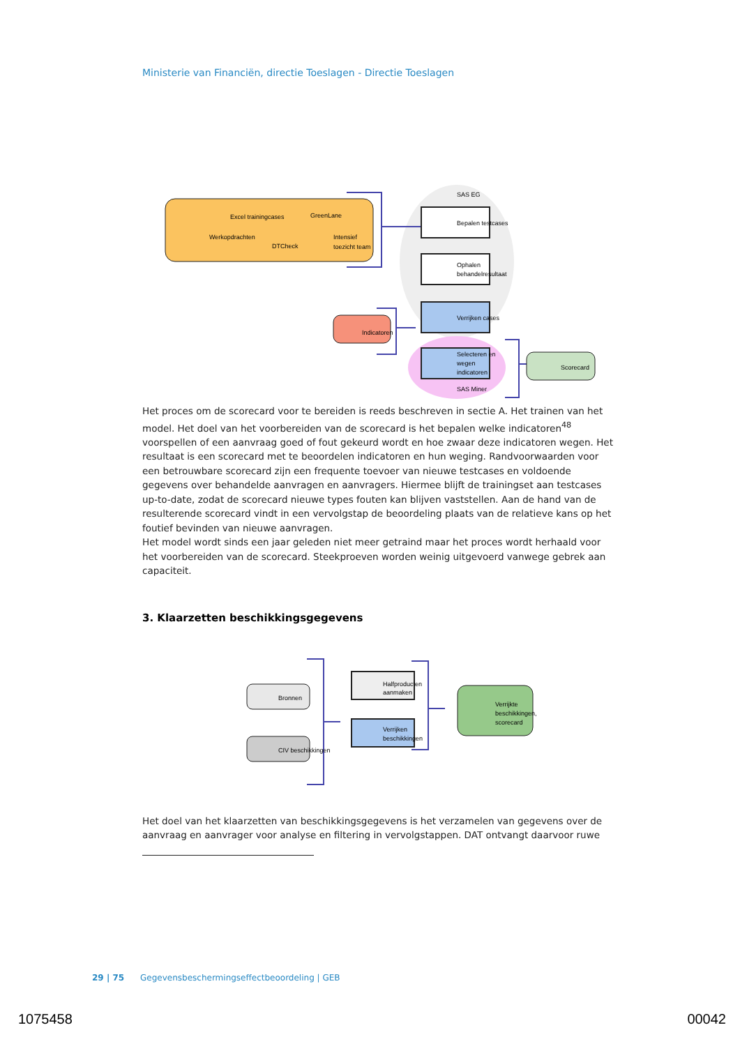Ministerie van Financiën, directie Toeslagen - Directie Toeslagen
SAS EG
Bepalen testcases
Ophalen
behandelresultaat
Verrijken cases
Selecteren en
wegen
indicatoren
SAS Miner
Indicatoren
Scorecard
Excel trainingcases
GreenLane
Werkopdrachten
DTCheck
Intensief
toezicht team
Het proces om de scorecard voor te bereiden is reeds beschreven in sectie A. Het trainen van het model. Het doel van het voorbereiden van de scorecard is het bepalen welke indicatoren<sup>48</sup> voorspellen of een aanvraag goed of fout gekeurd wordt en hoe zwaar deze indicatoren wegen. Het resultaat is een scorecard met te beoordelen indicatoren en hun weging. Randvoorwaarden voor een betrouwbare scorecard zijn een frequente toevoer van nieuwe testcases en voldoende gegevens over behandelde aanvragen en aanvragers. Hiermee blijft de trainingset aan testcases up-to-date, zodat de scorecard nieuwe types fouten kan blijven vaststellen. Aan de hand van de resulterende scorecard vindt in een vervolgstap de beoordeling plaats van de relatieve kans op het foutief bevinden van nieuwe aanvragen.
Het model wordt sinds een jaar geleden niet meer getraind maar het proces wordt herhaald voor het voorbereiden van de scorecard. Steekproeven worden weinig uitgevoerd vanwege gebrek aan capaciteit.
3. Klaarzetten beschikkingsgegevens
Bronnen
CIV beschikkingen
Halfproducten
aanmaken
Verrijken
beschikkingen
Verrijkte
beschikkingen,
scorecard
Het doel van het klaarzetten van beschikkingsgegevens is het verzamelen van gegevens over de aanvraag en aanvrager voor analyse en filtering in vervolgstappen. DAT ontvangt daarvoor ruwe
29 | 75 Gegevensbeschermingseffectbeoordeling | GEB
1075458 00042